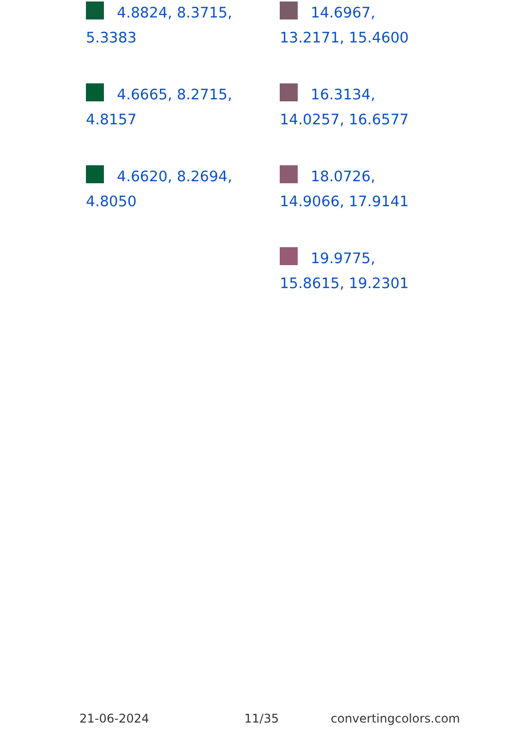4.8824, 8.3715, 5.3383
4.6665, 8.2715, 4.8157
4.6620, 8.2694, 4.8050
14.6967, 13.2171, 15.4600
16.3134, 14.0257, 16.6577
18.0726, 14.9066, 17.9141
19.9775, 15.8615, 19.2301
21-06-2024 11/35 convertingcolors.com